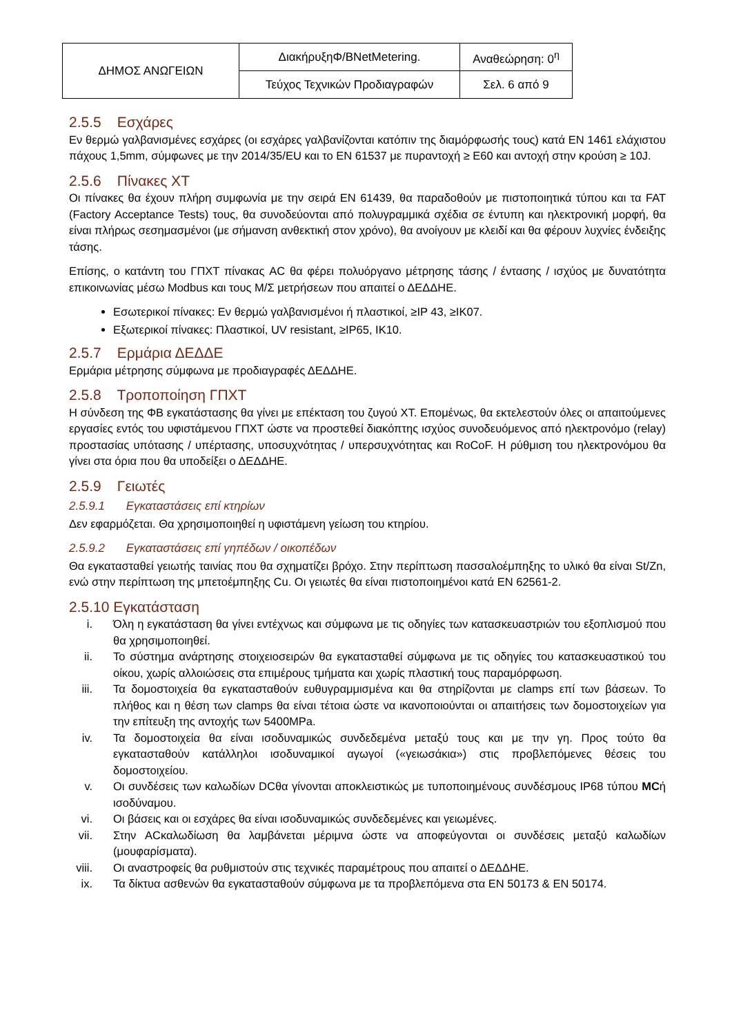| ΔΗΜΟΣ ΑΝΩΓΕΙΩΝ | ΔιακήρυξηΦ/BNetMetering. | Αναθεώρηση: 0<sup>η</sup> |
| | Τεύχος Τεχνικών Προδιαγραφών | Σελ. 6 από 9 |
2.5.5 Εσχάρες
Εν θερμώ γαλβανισμένες εσχάρες (οι εσχάρες γαλβανίζονται κατόπιν της διαμόρφωσής τους) κατά EN 1461 ελάχιστου πάχους 1,5mm, σύμφωνες με την 2014/35/EU και το EN 61537 με πυραντοχή ≥ E60 και αντοχή στην κρούση ≥ 10J.
2.5.6 Πίνακες ΧΤ
Οι πίνακες θα έχουν πλήρη συμφωνία με την σειρά EN 61439, θα παραδοθούν με πιστοποιητικά τύπου και τα FAT (Factory Acceptance Tests) τους, θα συνοδεύονται από πολυγραμμικά σχέδια σε έντυπη και ηλεκτρονική μορφή, θα είναι πλήρως σεσημασμένοι (με σήμανση ανθεκτική στον χρόνο), θα ανοίγουν με κλειδί και θα φέρουν λυχνίες ένδειξης τάσης.
Επίσης, ο κατάντη του ΓΠΧΤ πίνακας AC θα φέρει πολυόργανο μέτρησης τάσης / έντασης / ισχύος με δυνατότητα επικοινωνίας μέσω Modbus και τους Μ/Σ μετρήσεων που απαιτεί ο ΔΕΔΔΗΕ.
Εσωτερικοί πίνακες: Εν θερμώ γαλβανισμένοι ή πλαστικοί, ≥IP 43, ≥IK07.
Εξωτερικοί πίνακες: Πλαστικοί, UV resistant, ≥IP65, IK10.
2.5.7 Ερμάρια ΔΕΔΔΕ
Ερμάρια μέτρησης σύμφωνα με προδιαγραφές ΔΕΔΔΗΕ.
2.5.8 Τροποποίηση ΓΠΧΤ
Η σύνδεση της ΦΒ εγκατάστασης θα γίνει με επέκταση του ζυγού ΧΤ. Επομένως, θα εκτελεστούν όλες οι απαιτούμενες εργασίες εντός του υφιστάμενου ΓΠΧΤ ώστε να προστεθεί διακόπτης ισχύος συνοδευόμενος από ηλεκτρονόμο (relay) προστασίας υπότασης / υπέρτασης, υποσυχνότητας / υπερσυχνότητας και RoCoF. Η ρύθμιση του ηλεκτρονόμου θα γίνει στα όρια που θα υποδείξει ο ΔΕΔΔΗΕ.
2.5.9 Γειωτές
2.5.9.1 Εγκαταστάσεις επί κτηρίων
Δεν εφαρμόζεται. Θα χρησιμοποιηθεί η υφιστάμενη γείωση του κτηρίου.
2.5.9.2 Εγκαταστάσεις επί γηπέδων / οικοπέδων
Θα εγκατασταθεί γειωτής ταινίας που θα σχηματίζει βρόχο. Στην περίπτωση πασσαλοέμπηξης το υλικό θα είναι St/Zn, ενώ στην περίπτωση της μπετοέμπηξης Cu. Οι γειωτές θα είναι πιστοποιημένοι κατά EN 62561-2.
2.5.10 Εγκατάσταση
i. Όλη η εγκατάσταση θα γίνει εντέχνως και σύμφωνα με τις οδηγίες των κατασκευαστριών του εξοπλισμού που θα χρησιμοποιηθεί.
ii. Το σύστημα ανάρτησης στοιχειοσειρών θα εγκατασταθεί σύμφωνα με τις οδηγίες του κατασκευαστικού του οίκου, χωρίς αλλοιώσεις στα επιμέρους τμήματα και χωρίς πλαστική τους παραμόρφωση.
iii. Τα δομοστοιχεία θα εγκατασταθούν ευθυγραμμισμένα και θα στηρίζονται με clamps επί των βάσεων. Το πλήθος και η θέση των clamps θα είναι τέτοια ώστε να ικανοποιούνται οι απαιτήσεις των δομοστοιχείων για την επίτευξη της αντοχής των 5400MPa.
iv. Τα δομοστοιχεία θα είναι ισοδυναμικώς συνδεδεμένα μεταξύ τους και με την γη. Προς τούτο θα εγκατασταθούν κατάλληλοι ισοδυναμικοί αγωγοί («γειωσάκια») στις προβλεπόμενες θέσεις του δομοστοιχείου.
v. Οι συνδέσεις των καλωδίων DCθα γίνονται αποκλειστικώς με τυποποιημένους συνδέσμους IP68 τύπου MCή ισοδύναμου.
vi. Οι βάσεις και οι εσχάρες θα είναι ισοδυναμικώς συνδεδεμένες και γειωμένες.
vii. Στην ACκαλωδίωση θα λαμβάνεται μέριμνα ώστε να αποφεύγονται οι συνδέσεις μεταξύ καλωδίων (μουφαρίσματα).
viii. Οι αναστροφείς θα ρυθμιστούν στις τεχνικές παραμέτρους που απαιτεί ο ΔΕΔΔΗΕ.
ix. Τα δίκτυα ασθενών θα εγκατασταθούν σύμφωνα με τα προβλεπόμενα στα EN 50173 & EN 50174.